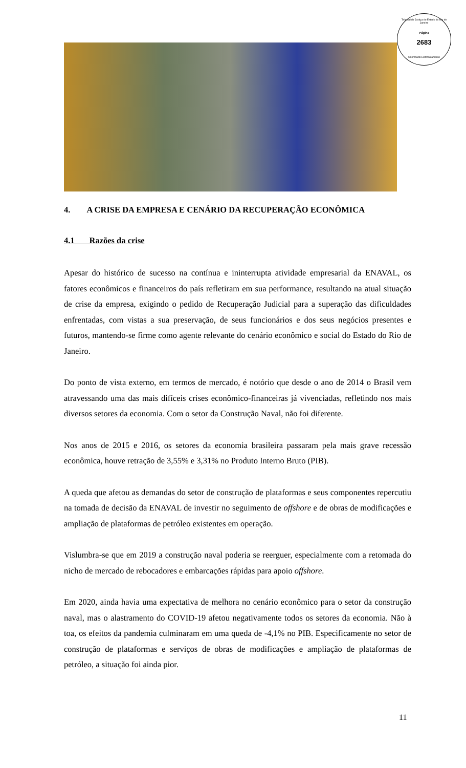Tribunal de Justiça do Estado do Rio de Janeiro
Página
2683
Carimbado Eletronicamente
4. A CRISE DA EMPRESA E CENÁRIO DA RECUPERAÇÃO ECONÔMICA
4.1 Razões da crise
Apesar do histórico de sucesso na contínua e ininterrupta atividade empresarial da ENAVAL, os fatores econômicos e financeiros do país refletiram em sua performance, resultando na atual situação de crise da empresa, exigindo o pedido de Recuperação Judicial para a superação das dificuldades enfrentadas, com vistas a sua preservação, de seus funcionários e dos seus negócios presentes e futuros, mantendo-se firme como agente relevante do cenário econômico e social do Estado do Rio de Janeiro.
Do ponto de vista externo, em termos de mercado, é notório que desde o ano de 2014 o Brasil vem atravessando uma das mais difíceis crises econômico-financeiras já vivenciadas, refletindo nos mais diversos setores da economia. Com o setor da Construção Naval, não foi diferente.
Nos anos de 2015 e 2016, os setores da economia brasileira passaram pela mais grave recessão econômica, houve retração de 3,55% e 3,31% no Produto Interno Bruto (PIB).
A queda que afetou as demandas do setor de construção de plataformas e seus componentes repercutiu na tomada de decisão da ENAVAL de investir no seguimento de offshore e de obras de modificações e ampliação de plataformas de petróleo existentes em operação.
Vislumbra-se que em 2019 a construção naval poderia se reerguer, especialmente com a retomada do nicho de mercado de rebocadores e embarcações rápidas para apoio offshore.
Em 2020, ainda havia uma expectativa de melhora no cenário econômico para o setor da construção naval, mas o alastramento do COVID-19 afetou negativamente todos os setores da economia. Não à toa, os efeitos da pandemia culminaram em uma queda de -4,1% no PIB. Especificamente no setor de construção de plataformas e serviços de obras de modificações e ampliação de plataformas de petróleo, a situação foi ainda pior.
11